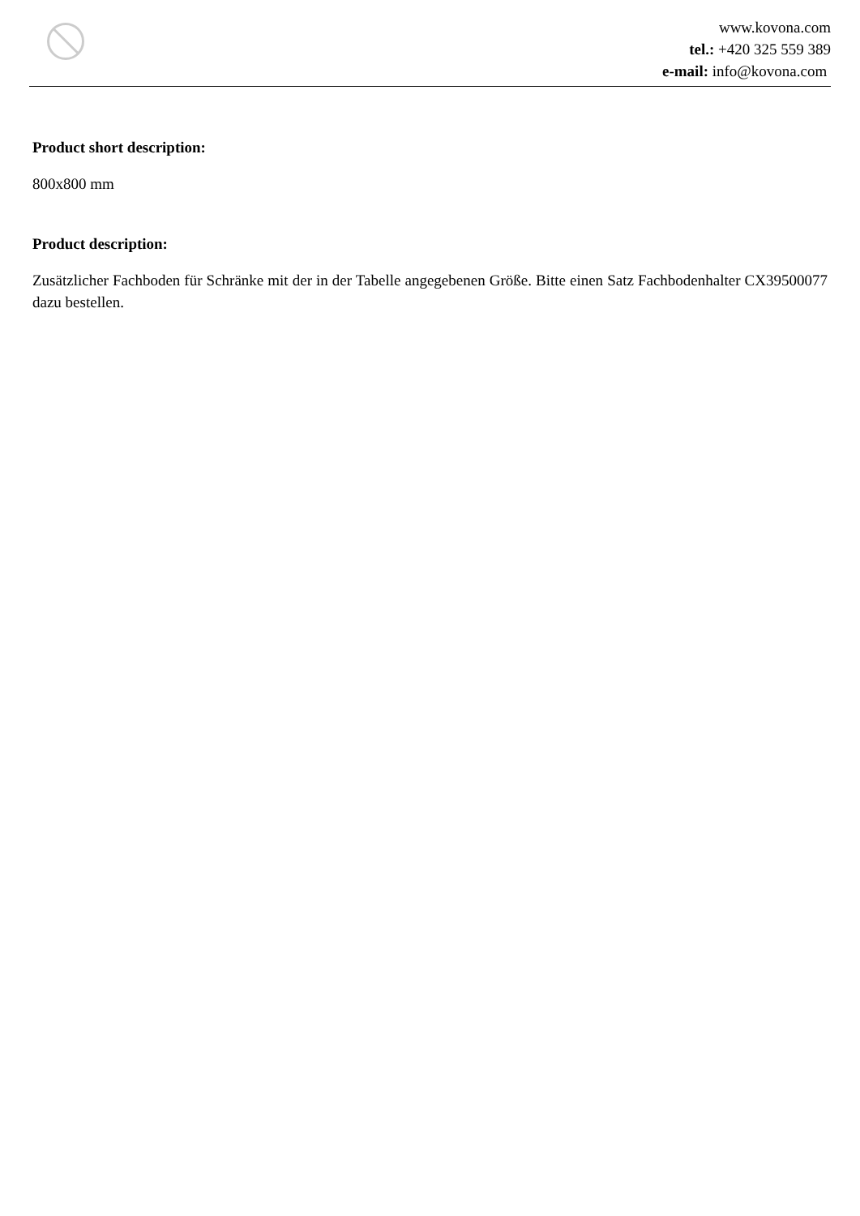www.kovona.com
tel.: +420 325 559 389
e-mail: info@kovona.com
Product short description:
800x800 mm
Product description:
Zusätzlicher Fachboden für Schränke mit der in der Tabelle angegebenen Größe. Bitte einen Satz Fachbodenhalter CX39500077 dazu bestellen.